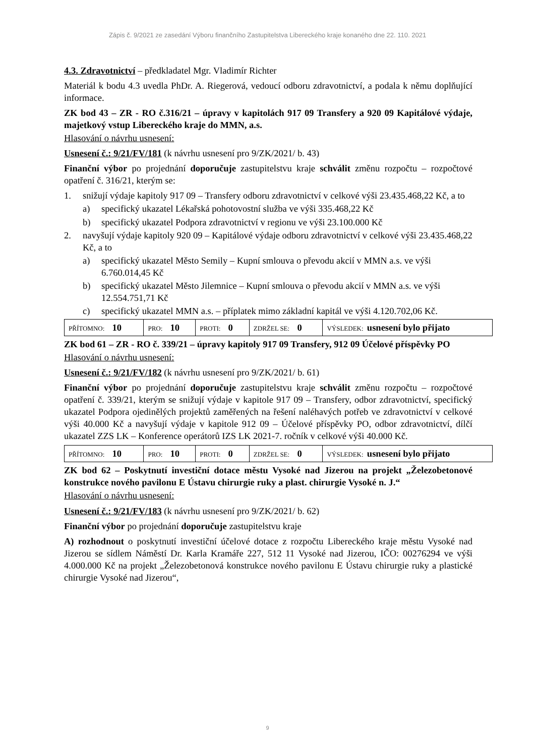Zápis č. 9/2021 ze zasedání Výboru finančního Zastupitelstva Libereckého kraje konaného dne 22. 110. 2021
4.3. Zdravotnictví – předkladatel Mgr. Vladimír Richter
Materiál k bodu 4.3 uvedla PhDr. A. Riegerová, vedoucí odboru zdravotnictví, a podala k němu doplňující informace.
ZK bod 43 – ZR - RO č.316/21 – úpravy v kapitolách 917 09 Transfery a 920 09 Kapitálové výdaje, majetkový vstup Libereckého kraje do MMN, a.s.
Hlasování o návrhu usnesení:
Usnesení č.: 9/21/FV/181 (k návrhu usnesení pro 9/ZK/2021/ b. 43)
Finanční výbor po projednání doporučuje zastupitelstvu kraje schválit změnu rozpočtu – rozpočtové opatření č. 316/21, kterým se:
1. snižují výdaje kapitoly 917 09 – Transfery odboru zdravotnictví v celkové výši 23.435.468,22 Kč, a to
a) specifický ukazatel Lékařská pohotovostní služba ve výši 335.468,22 Kč
b) specifický ukazatel Podpora zdravotnictví v regionu ve výši 23.100.000 Kč
2. navyšují výdaje kapitoly 920 09 – Kapitálové výdaje odboru zdravotnictví v celkové výši 23.435.468,22 Kč, a to
a) specifický ukazatel Město Semily – Kupní smlouva o převodu akcií v MMN a.s. ve výši 6.760.014,45 Kč
b) specifický ukazatel Město Jilemnice – Kupní smlouva o převodu akcií v MMN a.s. ve výši 12.554.751,71 Kč
c) specifický ukazatel MMN a.s. – příplatek mimo základní kapitál ve výši 4.120.702,06 Kč.
| PŘÍTOMNO: 10 | PRO: 10 | PROTI: 0 | ZDRŽEL SE: 0 | VÝSLEDEK: usnesení bylo přijato |
ZK bod 61 – ZR - RO č. 339/21 – úpravy kapitoly 917 09 Transfery, 912 09 Účelové příspěvky PO
Hlasování o návrhu usnesení:
Usnesení č.: 9/21/FV/182 (k návrhu usnesení pro 9/ZK/2021/ b. 61)
Finanční výbor po projednání doporučuje zastupitelstvu kraje schválit změnu rozpočtu – rozpočtové opatření č. 339/21, kterým se snižují výdaje v kapitole 917 09 – Transfery, odbor zdravotnictví, specifický ukazatel Podpora ojedinělých projektů zaměřených na řešení naléhavých potřeb ve zdravotnictví v celkové výši 40.000 Kč a navyšují výdaje v kapitole 912 09 – Účelové příspěvky PO, odbor zdravotnictví, dílčí ukazatel ZZS LK – Konference operátorů IZS LK 2021-7. ročník v celkové výši 40.000 Kč.
| PŘÍTOMNO: 10 | PRO: 10 | PROTI: 0 | ZDRŽEL SE: 0 | VÝSLEDEK: usnesení bylo přijato |
ZK bod 62 – Poskytnutí investiční dotace městu Vysoké nad Jizerou na projekt „Železobetonové konstrukce nového pavilonu E Ústavu chirurgie ruky a plast. chirurgie Vysoké n. J.“
Hlasování o návrhu usnesení:
Usnesení č.: 9/21/FV/183 (k návrhu usnesení pro 9/ZK/2021/ b. 62)
Finanční výbor po projednání doporučuje zastupitelstvu kraje
A) rozhodnout o poskytnutí investiční účelové dotace z rozpočtu Libereckého kraje městu Vysoké nad Jizerou se sídlem Náměstí Dr. Karla Kramáře 227, 512 11 Vysoké nad Jizerou, IČO: 00276294 ve výši 4.000.000 Kč na projekt „Železobetonová konstrukce nového pavilonu E Ústavu chirurgie ruky a plastické chirurgie Vysoké nad Jizerou“,
9